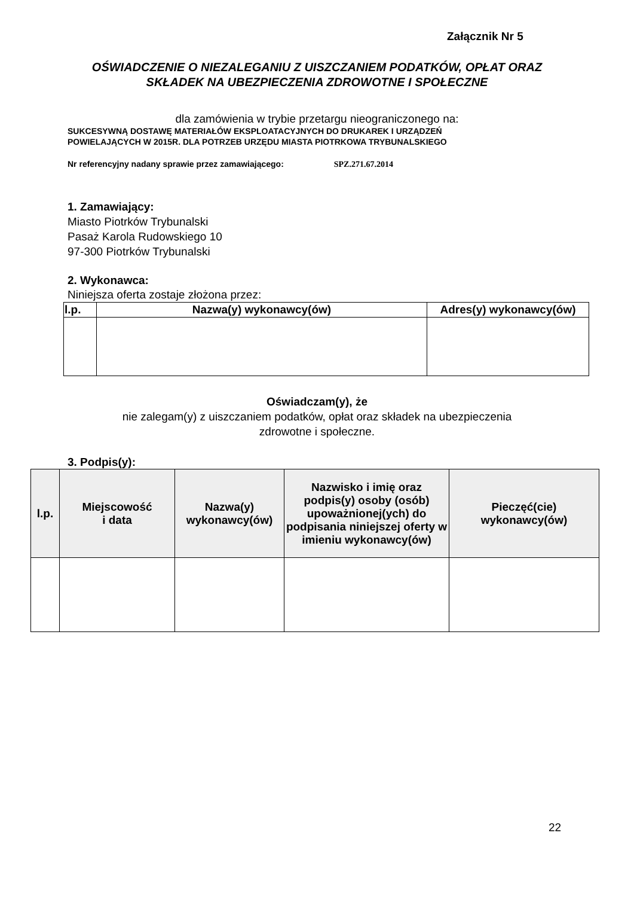Załącznik Nr 5
OŚWIADCZENIE O NIEZALEGANIU Z UISZCZANIEM PODATKÓW, OPŁAT ORAZ SKŁADEK NA UBEZPIECZENIA ZDROWOTNE I SPOŁECZNE
dla zamówienia w trybie przetargu nieograniczonego na:
SUKCESYWNĄ DOSTAWĘ MATERIAŁÓW EKSPLOATACYJNYCH DO DRUKAREK I URZĄDZEŃ
POWIELAJĄCYCH W 2015R. DLA POTRZEB URZĘDU MIASTA PIOTRKOWA TRYBUNALSKIEGO
Nr referencyjny nadany sprawie przez zamawiającego: SPZ.271.67.2014
1. Zamawiający:
Miasto Piotrków Trybunalski
Pasaż Karola Rudowskiego 10
97-300 Piotrków Trybunalski
2. Wykonawca:
Niniejsza oferta zostaje złożona przez:
| l.p. | Nazwa(y) wykonawcy(ów) | Adres(y) wykonawcy(ów) |
| --- | --- | --- |
Oświadczam(y), że
nie zalegam(y) z uiszczaniem podatków, opłat oraz składek na ubezpieczenia
zdrowotne i społeczne.
3. Podpis(y):
| l.p. | Miejscowość i data | Nazwa(y) wykonawcy(ów) | Nazwisko i imię oraz podpis(y) osoby (osób) upoważnionej(ych) do podpisania niniejszej oferty w imieniu wykonawcy(ów) | Pieczęć(cie) wykonawcy(ów) |
22